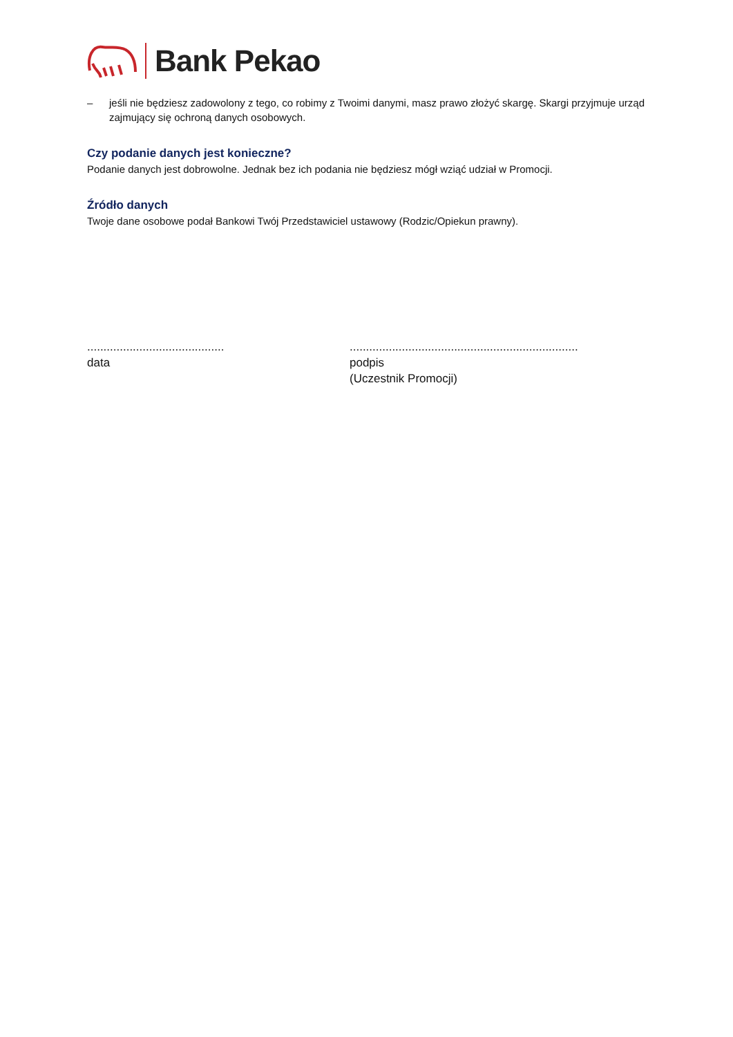Bank Pekao
– jeśli nie będziesz zadowolony z tego, co robimy z Twoimi danymi, masz prawo złożyć skargę. Skargi przyjmuje urząd zajmujący się ochroną danych osobowych.
Czy podanie danych jest konieczne?
Podanie danych jest dobrowolne. Jednak bez ich podania nie będziesz mógł wziąć udział w Promocji.
Źródło danych
Twoje dane osobowe podał Bankowi Twój Przedstawiciel ustawowy (Rodzic/Opiekun prawny).
..........................................
data
......................................................................
podpis
(Uczestnik Promocji)